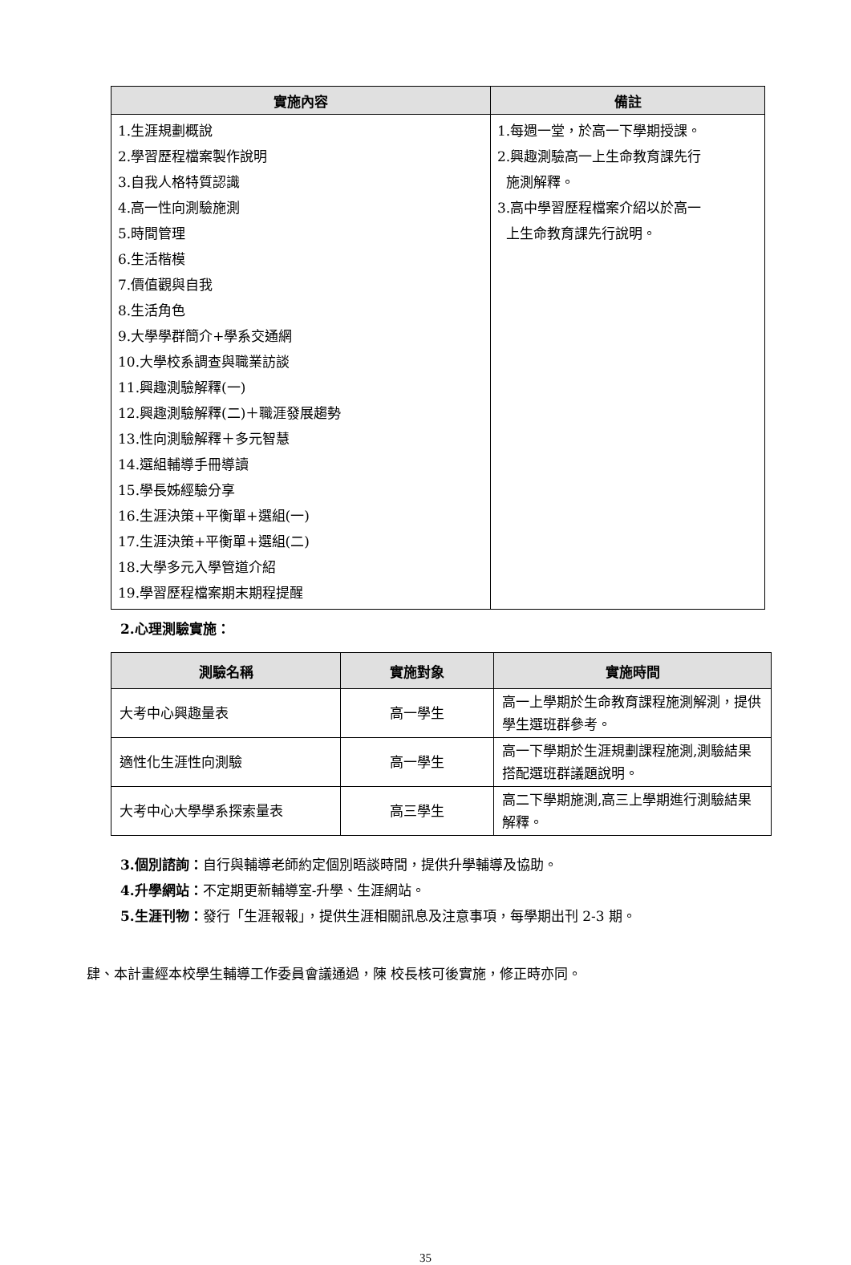| 實施內容 | 備註 |
| --- | --- |
| 1.生涯規劃概說 2.學習歷程檔案製作說明 3.自我人格特質認識 4.高一性向測驗施測 5.時間管理 6.生活楷模 7.價值觀與自我 8.生活角色 9.大學學群簡介+學系交通網 10.大學校系調查與職業訪談 11.興趣測驗解釋(一) 12.興趣測驗解釋(二)＋職涯發展趨勢 13.性向測驗解釋＋多元智慧 14.選組輔導手冊導讀 15.學長姊經驗分享 16.生涯決策+平衡單+選組(一) 17.生涯決策+平衡單+選組(二) 18.大學多元入學管道介紹 19.學習歷程檔案期末期程提醒 | 1.每週一堂，於高一下學期授課。 2.興趣測驗高一上生命教育課先行 施測解釋。 3.高中學習歷程檔案介紹以於高一 上生命教育課先行說明。 |
2.心理測驗實施：
| 測驗名稱 | 實施對象 | 實施時間 |
| --- | --- | --- |
| 大考中心興趣量表 | 高一學生 | 高一上學期於生命教育課程施測解測，提供學生選班群參考。 |
| 適性化生涯性向測驗 | 高一學生 | 高一下學期於生涯規劃課程施測,測驗結果搭配選班群議題說明。 |
| 大考中心大學學系探索量表 | 高三學生 | 高二下學期施測,高三上學期進行測驗結果解釋。 |
3.個別諮詢：自行與輔導老師約定個別晤談時間，提供升學輔導及協助。
4.升學網站：不定期更新輔導室-升學、生涯網站。
5.生涯刊物：發行「生涯報報」，提供生涯相關訊息及注意事項，每學期出刊 2-3 期。
肆、本計畫經本校學生輔導工作委員會議通過，陳 校長核可後實施，修正時亦同。
35